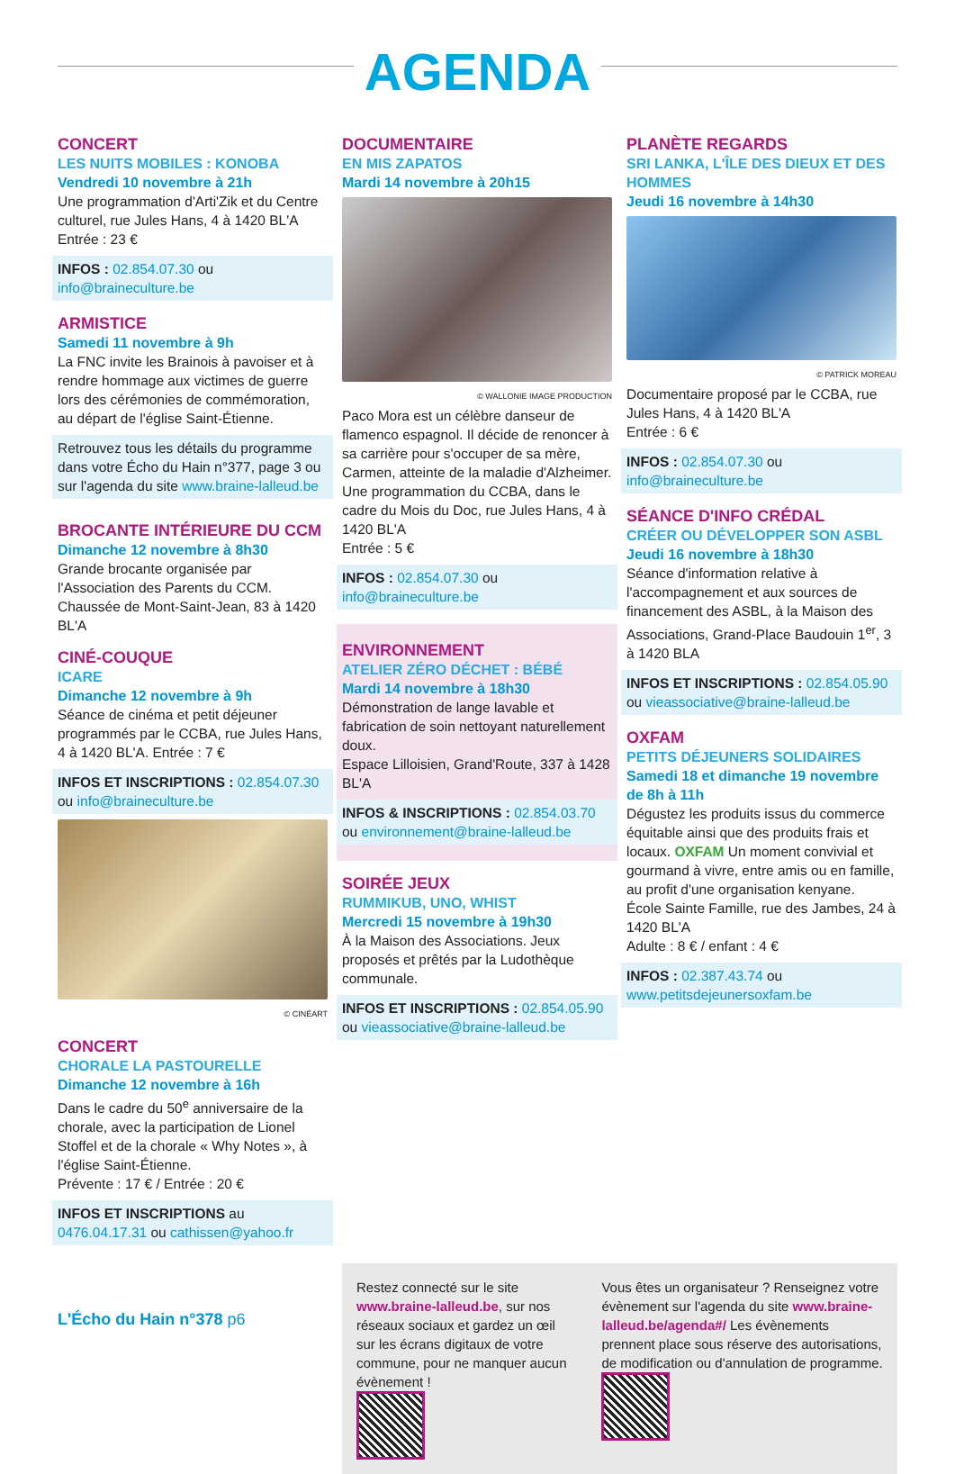AGENDA
CONCERT
LES NUITS MOBILES : KONOBA
Vendredi 10 novembre à 21h
Une programmation d'Arti'Zik et du Centre culturel, rue Jules Hans, 4 à 1420 BL'A
Entrée : 23 €
INFOS : 02.854.07.30 ou info@braineculture.be
ARMISTICE
Samedi 11 novembre à 9h
La FNC invite les Brainois à pavoiser et à rendre hommage aux victimes de guerre lors des cérémonies de commémoration, au départ de l'église Saint-Étienne.
Retrouvez tous les détails du programme dans votre Écho du Hain n°377, page 3 ou sur l'agenda du site www.braine-lalleud.be
BROCANTE INTÉRIEURE DU CCM
Dimanche 12 novembre à 8h30
Grande brocante organisée par l'Association des Parents du CCM. Chaussée de Mont-Saint-Jean, 83 à 1420 BL'A
CINÉ-COUQUE
ICARE
Dimanche 12 novembre à 9h
Séance de cinéma et petit déjeuner programmés par le CCBA, rue Jules Hans, 4 à 1420 BL'A. Entrée : 7 €
INFOS ET INSCRIPTIONS : 02.854.07.30 ou info@braineculture.be
© CINÉART
CONCERT
CHORALE LA PASTOURELLE
Dimanche 12 novembre à 16h
Dans le cadre du 50<sup>e</sup> anniversaire de la chorale, avec la participation de Lionel Stoffel et de la chorale « Why Notes », à l'église Saint-Étienne.
Prévente : 17 € / Entrée : 20 €
INFOS ET INSCRIPTIONS au 0476.04.17.31 ou cathissen@yahoo.fr
DOCUMENTAIRE
EN MIS ZAPATOS
Mardi 14 novembre à 20h15
© WALLONIE IMAGE PRODUCTION
Paco Mora est un célèbre danseur de flamenco espagnol. Il décide de renoncer à sa carrière pour s'occuper de sa mère, Carmen, atteinte de la maladie d'Alzheimer.
Une programmation du CCBA, dans le cadre du Mois du Doc, rue Jules Hans, 4 à 1420 BL'A
Entrée : 5 €
INFOS : 02.854.07.30 ou info@braineculture.be
ENVIRONNEMENT
ATELIER ZÉRO DÉCHET : BÉBÉ
Mardi 14 novembre à 18h30
Démonstration de lange lavable et fabrication de soin nettoyant naturellement doux.
Espace Lilloisien, Grand'Route, 337 à 1428 BL'A
INFOS & INSCRIPTIONS : 02.854.03.70 ou environnement@braine-lalleud.be
SOIRÉE JEUX
RUMMIKUB, UNO, WHIST
Mercredi 15 novembre à 19h30
À la Maison des Associations. Jeux proposés et prêtés par la Ludothèque communale.
INFOS ET INSCRIPTIONS : 02.854.05.90 ou vieassociative@braine-lalleud.be
PLANÈTE REGARDS
SRI LANKA, L'ÎLE DES DIEUX ET DES HOMMES
Jeudi 16 novembre à 14h30
© PATRICK MOREAU
Documentaire proposé par le CCBA, rue Jules Hans, 4 à 1420 BL'A
Entrée : 6 €
INFOS : 02.854.07.30 ou info@braineculture.be
SÉANCE D'INFO CRÉDAL
CRÉER OU DÉVELOPPER SON ASBL
Jeudi 16 novembre à 18h30
Séance d'information relative à l'accompagnement et aux sources de financement des ASBL, à la Maison des Associations, Grand-Place Baudouin 1<sup>er</sup>, 3 à 1420 BLA
INFOS ET INSCRIPTIONS : 02.854.05.90 ou vieassociative@braine-lalleud.be
OXFAM
PETITS DÉJEUNERS SOLIDAIRES
Samedi 18 et dimanche 19 novembre de 8h à 11h
Dégustez les produits issus du commerce équitable ainsi que des produits frais et locaux. OXFAM Un moment convivial et gourmand à vivre, entre amis ou en famille, au profit d'une organisation kenyane.
École Sainte Famille, rue des Jambes, 24 à 1420 BL'A
Adulte : 8 € / enfant : 4 €
INFOS : 02.387.43.74 ou www.petitsdejeunersoxfam.be
Restez connecté sur le site www.braine-lalleud.be, sur nos réseaux sociaux et gardez un œil sur les écrans digitaux de votre commune, pour ne manquer aucun évènement !
Vous êtes un organisateur ? Renseignez votre évènement sur l'agenda du site www.braine-lalleud.be/agenda#/ Les évènements prennent place sous réserve des autorisations, de modification ou d'annulation de programme.
L'Écho du Hain n°378 p6